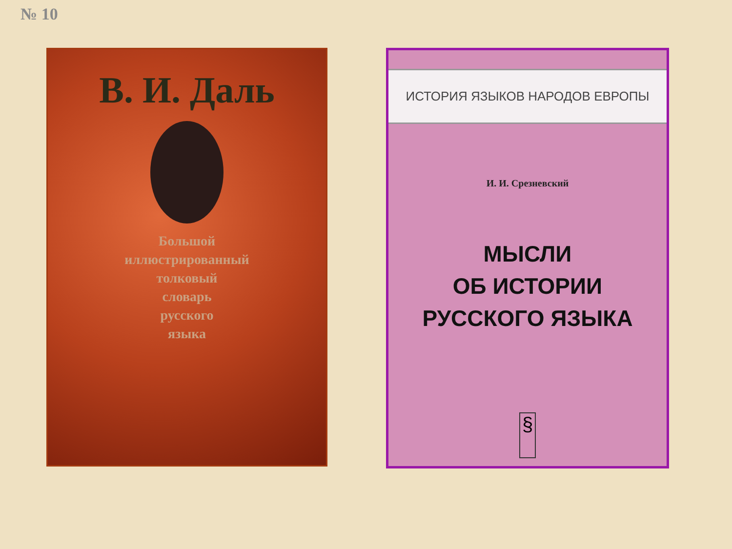№ 10
В. И. Даль
Большой
иллюстрированный
толковый
словарь
русского
языка
ИСТОРИЯ ЯЗЫКОВ НАРОДОВ ЕВРОПЫ
И. И. Срезневский
МЫСЛИ
ОБ ИСТОРИИ
РУССКОГО ЯЗЫКА
§